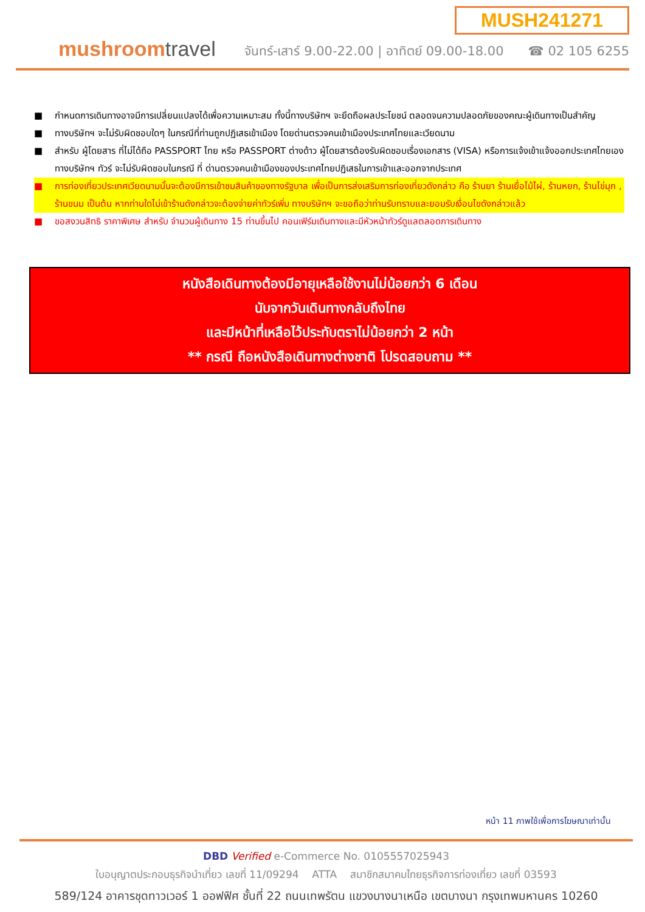mushroomtravel
MUSH241271
จันทร์-เสาร์ 9.00-22.00 | อาทิตย์ 09.00-18.00 ☎ 02 105 6255
■ กำหนดการเดินทางอาจมีการเปลี่ยนแปลงได้เพื่อความเหมาะสม ทั้งนี้ทางบริษัทฯ จะยึดถือผลประโยชน์ ตลอดจนความปลอดภัยของคณะผู้เดินทางเป็นสำคัญ
■ ทางบริษัทฯ จะไม่รับผิดชอบใดๆ ในกรณีที่ท่านถูกปฏิเสธเข้าเมือง โดยด่านตรวจคนเข้าเมืองประเทศไทยและเวียดนาม
■ สำหรับ ผู้โดยสาร ที่ไม่ได้ถือ PASSPORT ไทย หรือ PASSPORT ต่างด้าว ผู้โดยสารต้องรับผิดชอบเรื่องเอกสาร (VISA) หรือการแจ้งเข้าแจ้งออกประเทศไทยเอง ทางบริษัทฯ ทัวร์ จะไม่รับผิดชอบในกรณี ที่ ด่านตรวจคนเข้าเมืองของประเทศไทยปฏิเสธในการเข้าและออกจากประเทศ
■ การท่องเที่ยวประเทศเวียดนามนั้นจะต้องมีการเข้าชมสินค้าของทางรัฐบาล เพื่อเป็นการส่งเสริมการท่องเที่ยวดังกล่าว คือ ร้านยา ร้านเยื่อไม้ไผ่, ร้านหยก, ร้านไข่มุก , ร้านขนม เป็นต้น หากท่านใดไม่เข้าร้านดังกล่าวจะต้องจ่ายค่าทัวร์เพิ่ม ทางบริษัทฯ จะขอถือว่าท่านรับทราบและยอมรับเงื่อนไขดังกล่าวแล้ว
■ ขอสงวนสิทธิ ราคาพิเศษ สำหรับ จำนวนผู้เดินทาง 15 ท่านขึ้นไป คอนเฟิร์มเดินทางและมีหัวหน้าทัวร์ดูแลตลอดการเดินทาง
หนังสือเดินทางต้องมีอายุเหลือใช้งานไม่น้อยกว่า 6 เดือน
นับจากวันเดินทางกลับถึงไทย
และมีหน้าที่เหลือไว้ประทับตราไม่น้อยกว่า 2 หน้า
** กรณี ถือหนังสือเดินทางต่างชาติ โปรดสอบถาม **
หน้า 11 ภาพใช้เพื่อการโฆษณาเท่านั้น
DBD Verified e-Commerce No. 0105557025943
ใบอนุญาตประกอบธุรกิจนำเที่ยว เลขที่ 11/09294 ATTA สมาชิกสมาคมไทยธุรกิจการท่องเที่ยว เลขที่ 03593
589/124 อาคารชุดทาวเวอร์ 1 ออฟฟิศ ชั้นที่ 22 ถนนเทพรัตน แขวงบางนาเหนือ เขตบางนา กรุงเทพมหานคร 10260